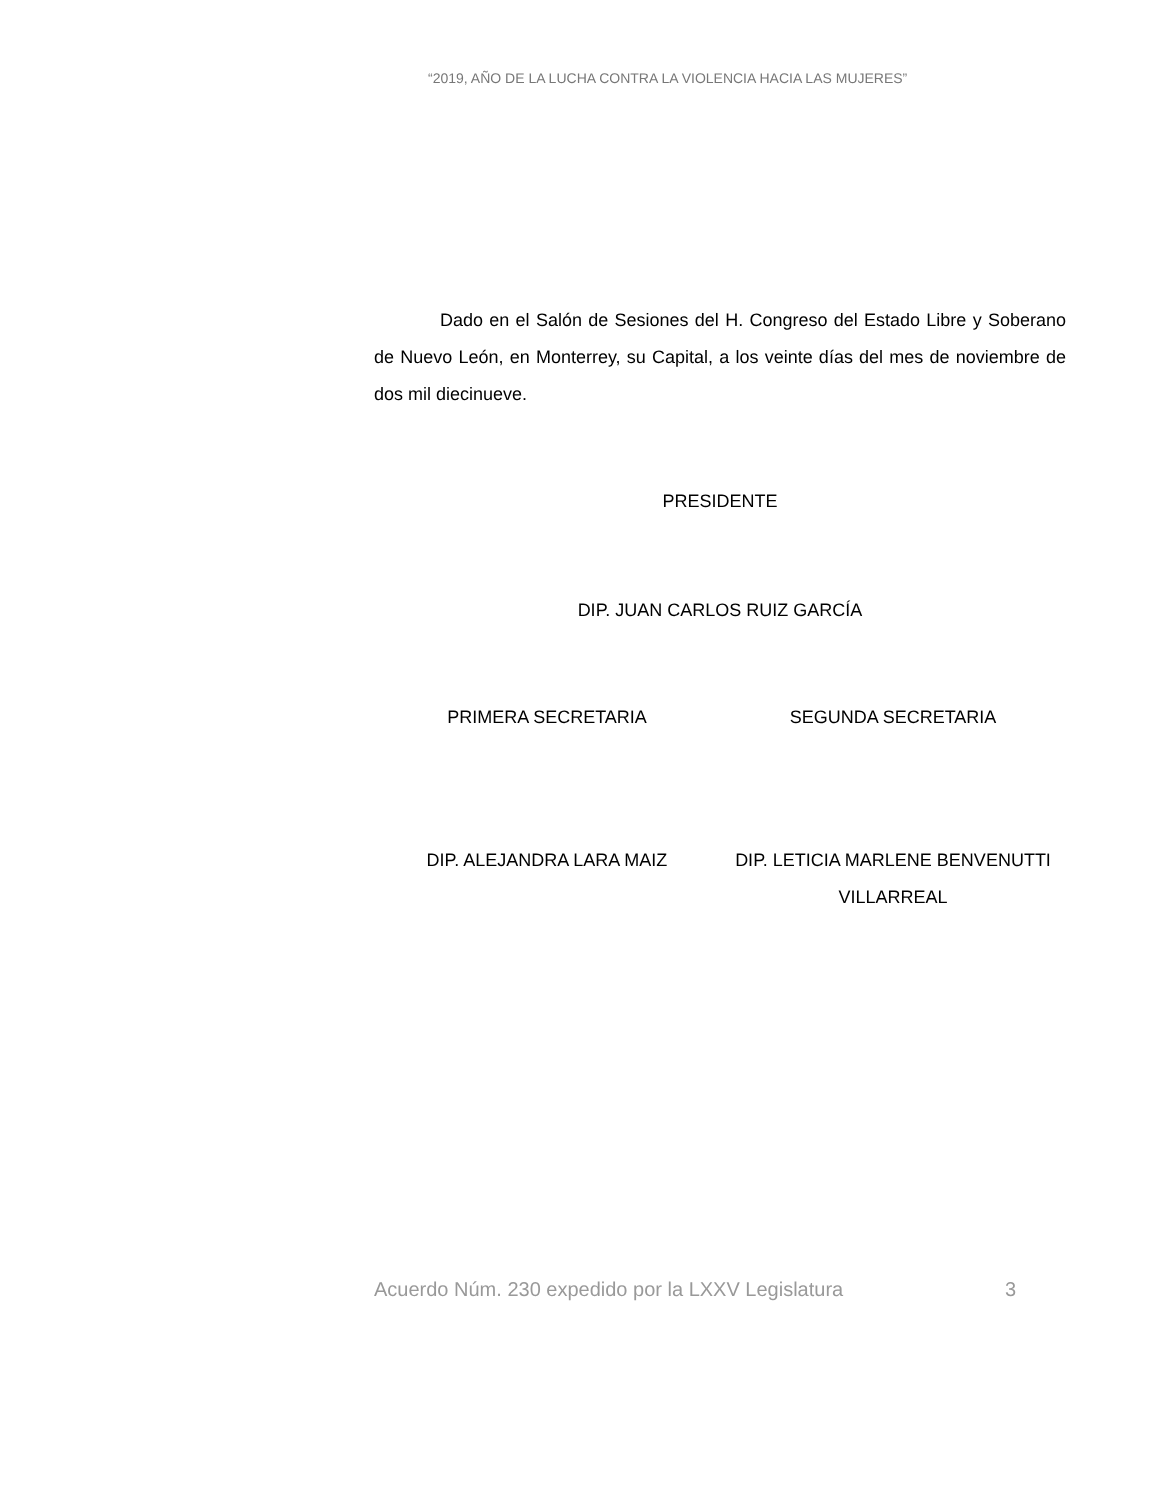“2019, AÑO DE LA LUCHA CONTRA LA VIOLENCIA HACIA LAS MUJERES”
Dado en el Salón de Sesiones del H. Congreso del Estado Libre y Soberano de Nuevo León, en Monterrey, su Capital, a los veinte días del mes de noviembre de dos mil diecinueve.
PRESIDENTE
DIP. JUAN CARLOS RUIZ GARCÍA
PRIMERA SECRETARIA SEGUNDA SECRETARIA
DIP. ALEJANDRA LARA MAIZ DIP. LETICIA MARLENE BENVENUTTI VILLARREAL
Acuerdo Núm. 230 expedido por la LXXV Legislatura 3